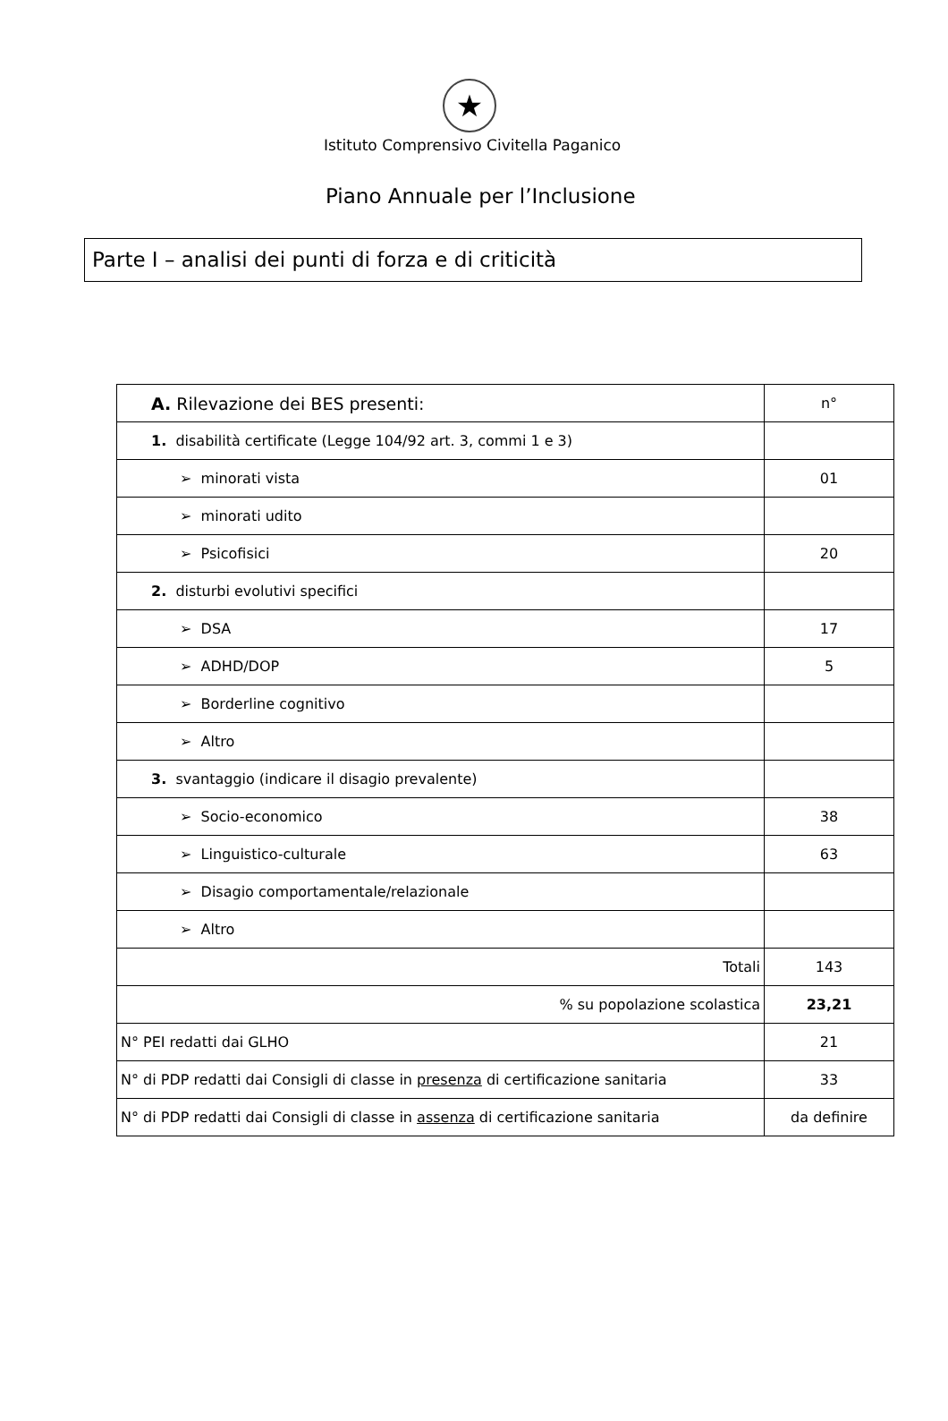★
Istituto Comprensivo Civitella Paganico
Piano Annuale per l’Inclusione
Parte I – analisi dei punti di forza e di criticità
| A. Rilevazione dei BES presenti: | n° |
| 1. disabilità certificate (Legge 104/92 art. 3, commi 1 e 3) | |
| ➢ minorati vista | 01 |
| ➢ minorati udito | |
| ➢ Psicofisici | 20 |
| 2. disturbi evolutivi specifici | |
| ➢ DSA | 17 |
| ➢ ADHD/DOP | 5 |
| ➢ Borderline cognitivo | |
| ➢ Altro | |
| 3. svantaggio (indicare il disagio prevalente) | |
| ➢ Socio-economico | 38 |
| ➢ Linguistico-culturale | 63 |
| ➢ Disagio comportamentale/relazionale | |
| ➢ Altro | |
| Totali | 143 |
| % su popolazione scolastica | 23,21 |
| N° PEI redatti dai GLHO | 21 |
| N° di PDP redatti dai Consigli di classe in presenza di certificazione sanitaria | 33 |
| N° di PDP redatti dai Consigli di classe in assenza di certificazione sanitaria | da definire |